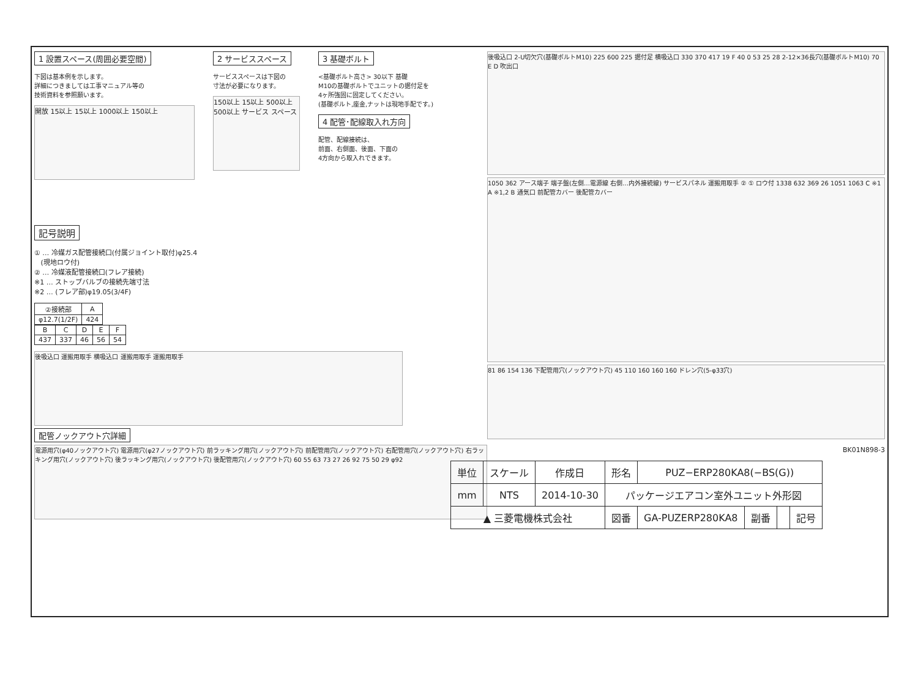1 設置スペース(周囲必要空間)
下図は基本例を示します。
詳細につきましては工事マニュアル等の
技術資料を参照願います。
開放 15以上 15以上 1000以上 150以上
2 サービススペース
サービススペースは下図の
寸法が必要になります。
150以上 15以上 500以上 500以上 サービス スペース
3 基礎ボルト
<基礎ボルト高さ> 30以下 基礎
M10の基礎ボルトでユニットの据付足を
4ヶ所強固に固定してください。
(基礎ボルト,座金,ナットは現地手配です。)
4 配管･配線取入れ方向
配管、配線接続は、
前面、右側面、後面、下面の
4方向から取入れできます。
記号説明
① … 冷媒ガス配管接続口(付属ジョイント取付)φ25.4
(現地ロウ付)
② … 冷媒液配管接続口(フレア接続)
※1 … ストップバルブの接続先端寸法
※2 … (フレア部)φ19.05(3/4F)
| ②接続部 | A |
| --- | --- |
| φ12.7(1/2F) | 424 |
| B | C | D | E | F |
| --- | --- | --- | --- | --- |
| 437 | 337 | 46 | 56 | 54 |
後吸込口 運搬用取手 横吸込口 運搬用取手 運搬用取手
配管ノックアウト穴詳細
電源用穴(φ40ノックアウト穴) 電源用穴(φ27ノックアウト穴) 前ラッキング用穴(ノックアウト穴) 前配管用穴(ノックアウト穴) 右配管用穴(ノックアウト穴) 右ラッキング用穴(ノックアウト穴) 後ラッキング用穴(ノックアウト穴) 後配管用穴(ノックアウト穴) 60 55 63 73 27 26 92 75 50 29 φ92
後吸込口 2-U切欠穴(基礎ボルトM10) 225 600 225 据付足 横吸込口 330 370 417 19 F 40 0 53 25 28 2-12×36長穴(基礎ボルトM10) 70 E D 吹出口
1050 362 アース端子 端子盤(左側…電源線 右側…内外接続線) サービスパネル 運搬用取手 ② ① ロウ付 1338 632 369 26 1051 1063 C ※1 A ※1,2 B 通気口 前配管カバー 後配管カバー
81 86 154 136 下配管用穴(ノックアウト穴) 45 110 160 160 160 ドレン穴(5-φ33穴)
BK01N898-3
| 単位 | スケール | 作成日 | 形名 | PUZ−ERP280KA8(−BS(G)) | | | |
| mm | NTS | 2014-10-30 | パッケージエアコン室外ユニット外形図 | | | | |
| ▲ 三菱電機株式会社 | | | 図番 | GA-PUZERP280KA8 | 副番 | | 記号 |